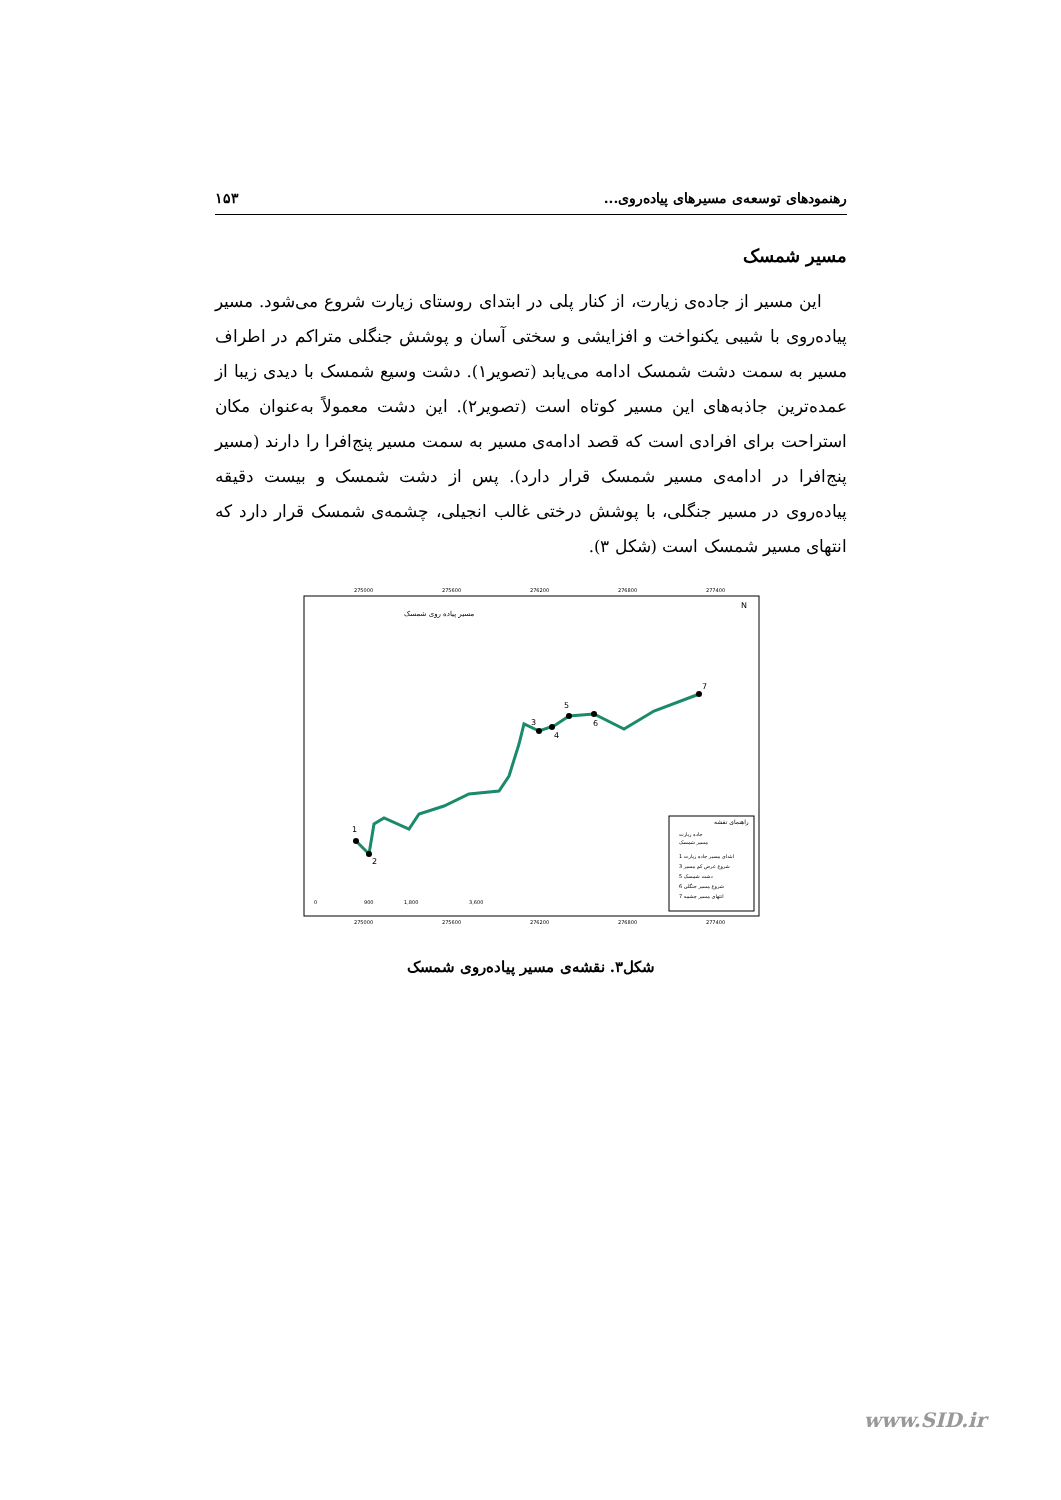رهنمودهای توسعه‌ی مسیرهای پیاده‌روی... ۱۵۳
مسیر شمسک
این مسیر از جاده‌ی زیارت، از کنار پلی در ابتدای روستای زیارت شروع می‌شود. مسیر پیاده‌روی با شیبی یکنواخت و افزایشی و سختی آسان و پوشش جنگلی متراکم در اطراف مسیر به سمت دشت شمسک ادامه می‌یابد (تصویر۱). دشت وسیع شمسک با دیدی زیبا از عمده‌ترین جاذبه‌های این مسیر کوتاه است (تصویر۲). این دشت معمولاً به‌عنوان مکان استراحت برای افرادی است که قصد ادامه‌ی مسیر به سمت مسیر پنج‌افرا را دارند (مسیر پنج‌افرا در ادامه‌ی مسیر شمسک قرار دارد). پس از دشت شمسک و بیست دقیقه پیاده‌روی در مسیر جنگلی، با پوشش درختی غالب انجیلی، چشمه‌ی شمسک قرار دارد که انتهای مسیر شمسک است (شکل ۳).
275000
275600
276200
276800
277400
275000
275600
276200
276800
277400
مسیر پیاده روی شمسک
N
1
2
3
4
5
6
7
راهنمای نقشه
جاده زیارت
مسیر شمسک
1 ابتدای مسیر جاده زیارت
3 شروع عرض کم مسیر
5 دشت شمسک
6 شروع مسیر جنگلی
7 انتهای مسیر چشمه
0
900
1,800
3,600
شکل۳. نقشه‌ی مسیر پیاده‌روی شمسک
www.SID.ir